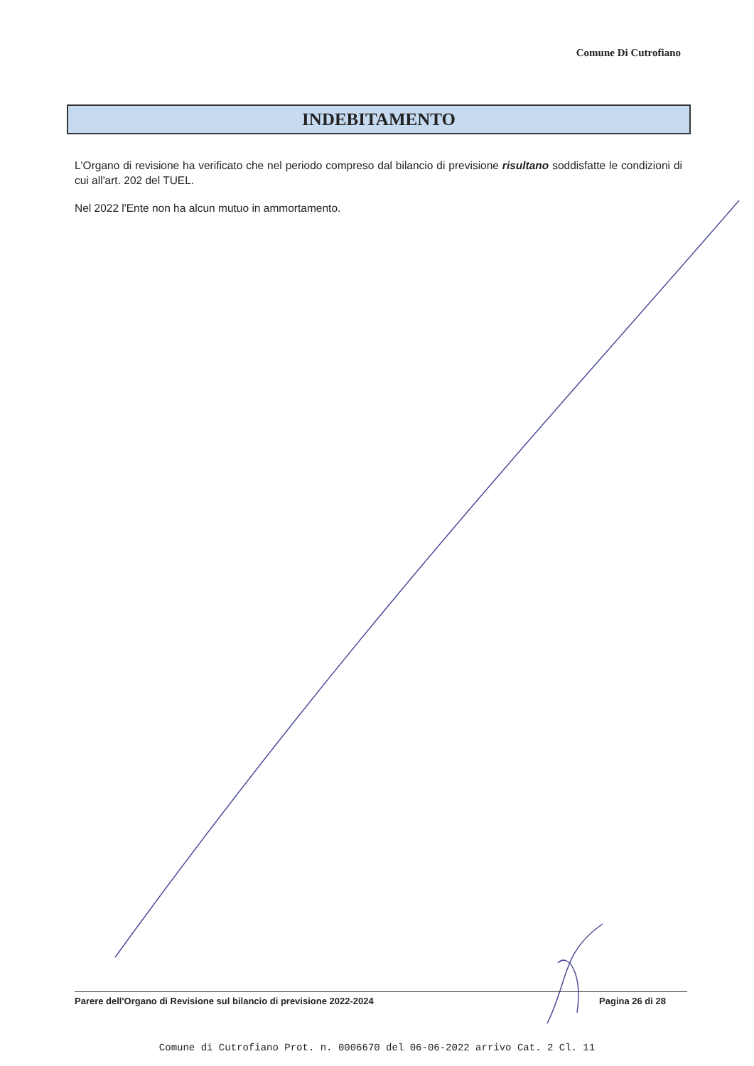Comune Di Cutrofiano
INDEBITAMENTO
L'Organo di revisione ha verificato che nel periodo compreso dal bilancio di previsione risultano soddisfatte le condizioni di cui all'art. 202 del TUEL.
Nel 2022 l'Ente non ha alcun mutuo in ammortamento.
Parere dell'Organo di Revisione sul bilancio di previsione 2022-2024 Pagina 26 di 28
Comune di Cutrofiano Prot. n. 0006670 del 06-06-2022 arrivo Cat. 2 Cl. 11